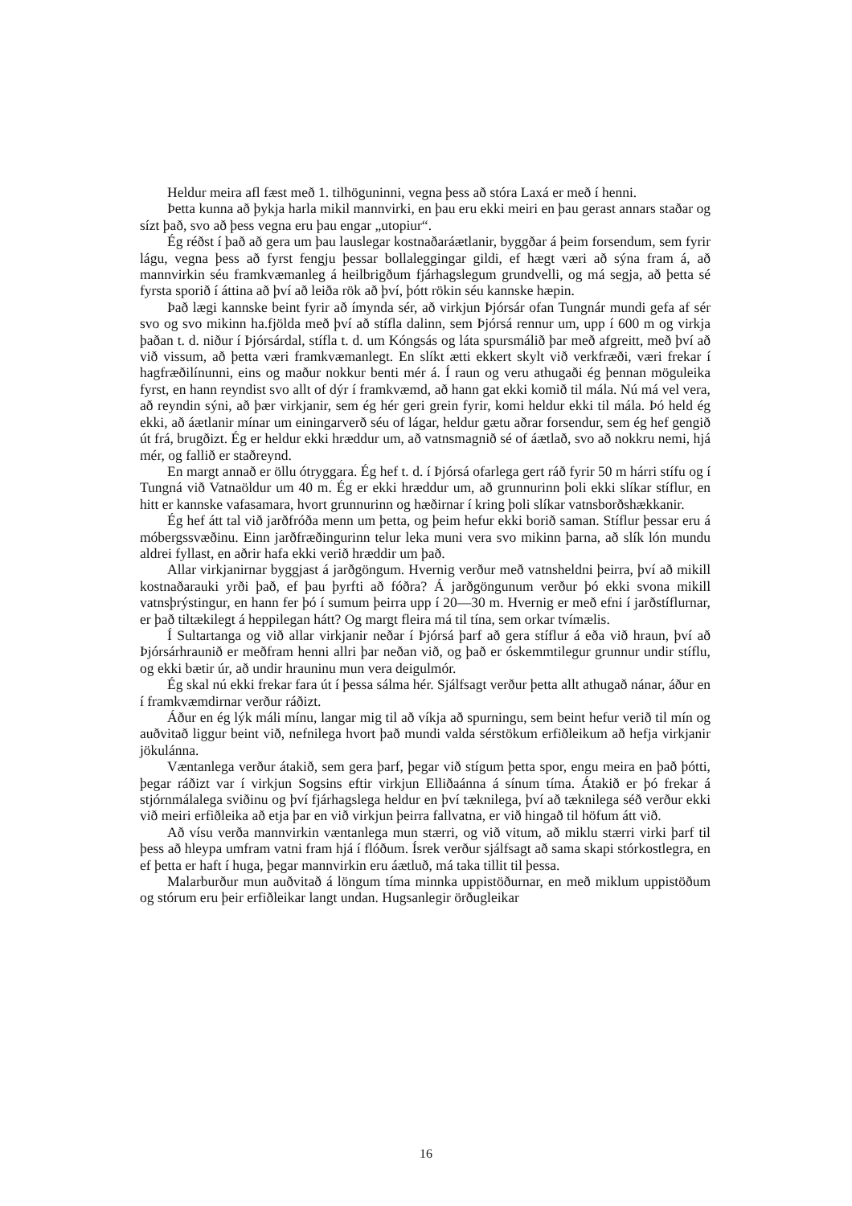Heldur meira afl fæst með 1. tilhöguninni, vegna þess að stóra Laxá er með í henni.
Þetta kunna að þykja harla mikil mannvirki, en þau eru ekki meiri en þau gerast annars staðar og sízt það, svo að þess vegna eru þau engar „utopiur“.
Ég réðst í það að gera um þau lauslegar kostnaðaráætlanir, byggðar á þeim forsendum, sem fyrir lágu, vegna þess að fyrst fengju þessar bollaleggingar gildi, ef hægt væri að sýna fram á, að mannvirkin séu framkvæmanleg á heilbrigðum fjárhagslegum grundvelli, og má segja, að þetta sé fyrsta sporið í áttina að því að leiða rök að því, þótt rökin séu kannske hæpin.
Það lægi kannske beint fyrir að ímynda sér, að virkjun Þjórsár ofan Tungnár mundi gefa af sér svo og svo mikinn ha.fjölda með því að stífla dalinn, sem Þjórsá rennur um, upp í 600 m og virkja þaðan t. d. niður í Þjórsárdal, stífla t. d. um Kóngsás og láta spursmálið þar með afgreitt, með því að við vissum, að þetta væri framkvæmanlegt. En slíkt ætti ekkert skylt við verkfræði, væri frekar í hagfræðilínunni, eins og maður nokkur benti mér á. Í raun og veru athugaði ég þennan möguleika fyrst, en hann reyndist svo allt of dýr í framkvæmd, að hann gat ekki komið til mála. Nú má vel vera, að reyndin sýni, að þær virkjanir, sem ég hér geri grein fyrir, komi heldur ekki til mála. Þó held ég ekki, að áætlanir mínar um einingarverð séu of lágar, heldur gætu aðrar forsendur, sem ég hef gengið út frá, brugðizt. Ég er heldur ekki hræddur um, að vatnsmagnið sé of áætlað, svo að nokkru nemi, hjá mér, og fallið er staðreynd.
En margt annað er öllu ótryggara. Ég hef t. d. í Þjórsá ofarlega gert ráð fyrir 50 m hárri stífu og í Tungná við Vatnaöldur um 40 m. Ég er ekki hræddur um, að grunnurinn þoli ekki slíkar stíflur, en hitt er kannske vafasamara, hvort grunnurinn og hæðirnar í kring þoli slíkar vatnsborðshækkanir.
Ég hef átt tal við jarðfróða menn um þetta, og þeim hefur ekki borið saman. Stíflur þessar eru á móbergssvæðinu. Einn jarðfræðingurinn telur leka muni vera svo mikinn þarna, að slík lón mundu aldrei fyllast, en aðrir hafa ekki verið hræddir um það.
Allar virkjanirnar byggjast á jarðgöngum. Hvernig verður með vatnsheldni þeirra, því að mikill kostnaðarauki yrði það, ef þau þyrfti að fóðra? Á jarðgöngunum verður þó ekki svona mikill vatnsþrýstingur, en hann fer þó í sumum þeirra upp í 20—30 m. Hvernig er með efni í jarðstíflurnar, er það tiltækilegt á heppilegan hátt? Og margt fleira má til tína, sem orkar tvímælis.
Í Sultartanga og við allar virkjanir neðar í Þjórsá þarf að gera stíflur á eða við hraun, því að Þjórsárhraunið er meðfram henni allri þar neðan við, og það er óskemmtilegur grunnur undir stíflu, og ekki bætir úr, að undir hrauninu mun vera deigulmór.
Ég skal nú ekki frekar fara út í þessa sálma hér. Sjálfsagt verður þetta allt athugað nánar, áður en í framkvæmdirnar verður ráðizt.
Áður en ég lýk máli mínu, langar mig til að víkja að spurningu, sem beint hefur verið til mín og auðvitað liggur beint við, nefnilega hvort það mundi valda sérstökum erfiðleikum að hefja virkjanir jökulánna.
Væntanlega verður átakið, sem gera þarf, þegar við stígum þetta spor, engu meira en það þótti, þegar ráðizt var í virkjun Sogsins eftir virkjun Elliðaánna á sínum tíma. Átakið er þó frekar á stjórnmálalega sviðinu og því fjárhagslega heldur en því tæknilega, því að tæknilega séð verður ekki við meiri erfiðleika að etja þar en við virkjun þeirra fallvatna, er við hingað til höfum átt við.
Að vísu verða mannvirkin væntanlega mun stærri, og við vitum, að miklu stærri virki þarf til þess að hleypa umfram vatni fram hjá í flóðum. Ísrek verður sjálfsagt að sama skapi stórkostlegra, en ef þetta er haft í huga, þegar mannvirkin eru áætluð, má taka tillit til þessa.
Malarburður mun auðvitað á löngum tíma minnka uppistöðurnar, en með miklum uppistöðum og stórum eru þeir erfiðleikar langt undan. Hugsanlegir örðugleikar
16